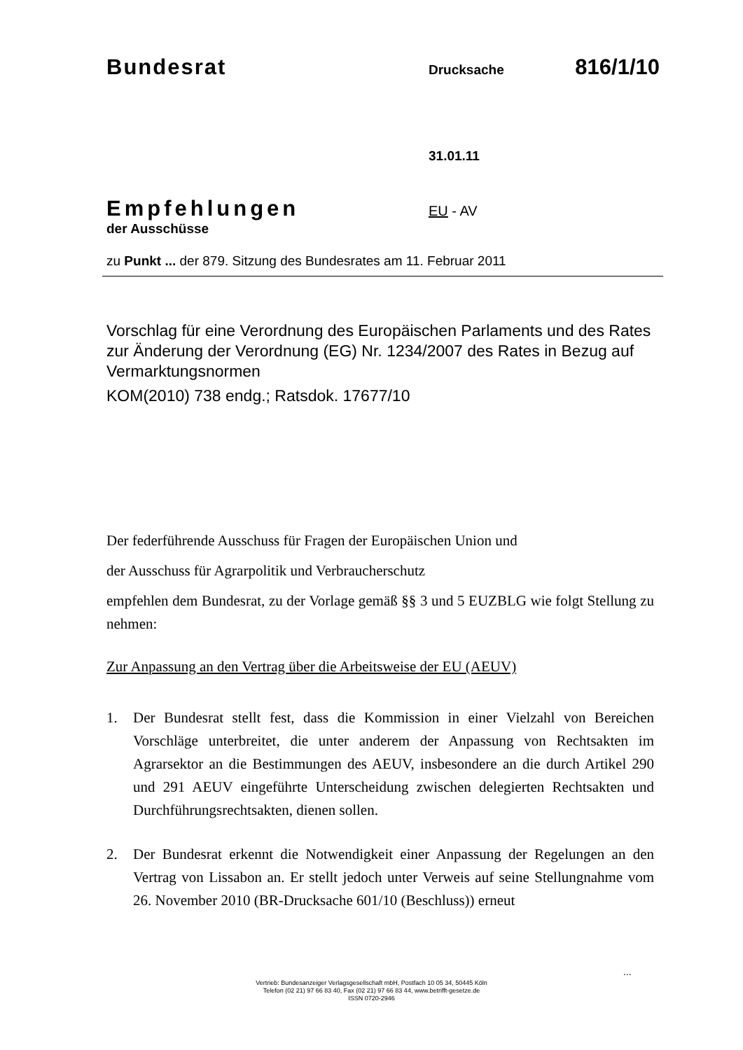Bundesrat Drucksache 816/1/10
31.01.11
Empfehlungen
der Ausschüsse
EU - AV
zu Punkt ... der 879. Sitzung des Bundesrates am 11. Februar 2011
Vorschlag für eine Verordnung des Europäischen Parlaments und des Rates zur Änderung der Verordnung (EG) Nr. 1234/2007 des Rates in Bezug auf Vermarktungsnormen
KOM(2010) 738 endg.; Ratsdok. 17677/10
Der federführende Ausschuss für Fragen der Europäischen Union und
der Ausschuss für Agrarpolitik und Verbraucherschutz
empfehlen dem Bundesrat, zu der Vorlage gemäß §§ 3 und 5 EUZBLG wie folgt Stellung zu nehmen:
Zur Anpassung an den Vertrag über die Arbeitsweise der EU (AEUV)
1. Der Bundesrat stellt fest, dass die Kommission in einer Vielzahl von Bereichen Vorschläge unterbreitet, die unter anderem der Anpassung von Rechtsakten im Agrarsektor an die Bestimmungen des AEUV, insbesondere an die durch Artikel 290 und 291 AEUV eingeführte Unterscheidung zwischen delegierten Rechtsakten und Durchführungsrechtsakten, dienen sollen.
2. Der Bundesrat erkennt die Notwendigkeit einer Anpassung der Regelungen an den Vertrag von Lissabon an. Er stellt jedoch unter Verweis auf seine Stellungnahme vom 26. November 2010 (BR-Drucksache 601/10 (Beschluss)) erneut
...
Vertrieb: Bundesanzeiger Verlagsgesellschaft mbH, Postfach 10 05 34, 50445 Köln
Telefon (02 21) 97 66 83 40, Fax (02 21) 97 66 83 44, www.betrifft-gesetze.de
ISSN 0720-2946